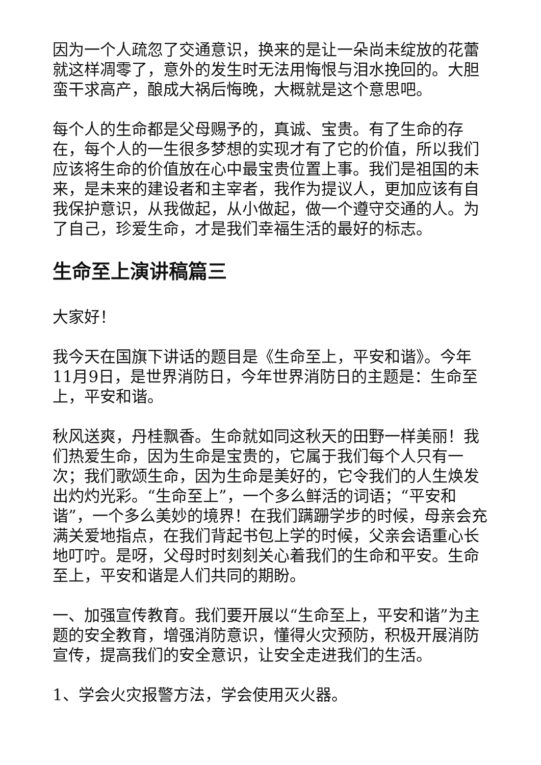因为一个人疏忽了交通意识，换来的是让一朵尚未绽放的花蕾就这样凋零了，意外的发生时无法用悔恨与泪水挽回的。大胆蛮干求高产，酿成大祸后悔晚，大概就是这个意思吧。
每个人的生命都是父母赐予的，真诚、宝贵。有了生命的存在，每个人的一生很多梦想的实现才有了它的价值，所以我们应该将生命的价值放在心中最宝贵位置上事。我们是祖国的未来，是未来的建设者和主宰者，我作为提议人，更加应该有自我保护意识，从我做起，从小做起，做一个遵守交通的人。为了自己，珍爱生命，才是我们幸福生活的最好的标志。
生命至上演讲稿篇三
大家好！
我今天在国旗下讲话的题目是《生命至上，平安和谐》。今年11月9日，是世界消防日，今年世界消防日的主题是：生命至上，平安和谐。
秋风送爽，丹桂飘香。生命就如同这秋天的田野一样美丽！我们热爱生命，因为生命是宝贵的，它属于我们每个人只有一次；我们歌颂生命，因为生命是美好的，它令我们的人生焕发出灼灼光彩。“生命至上”，一个多么鲜活的词语；“平安和谐”，一个多么美妙的境界！在我们蹒跚学步的时候，母亲会充满关爱地指点，在我们背起书包上学的时候，父亲会语重心长地叮咛。是呀，父母时时刻刻关心着我们的生命和平安。生命至上，平安和谐是人们共同的期盼。
一、加强宣传教育。我们要开展以“生命至上，平安和谐”为主题的安全教育，增强消防意识，懂得火灾预防，积极开展消防宣传，提高我们的安全意识，让安全走进我们的生活。
1、学会火灾报警方法，学会使用灭火器。